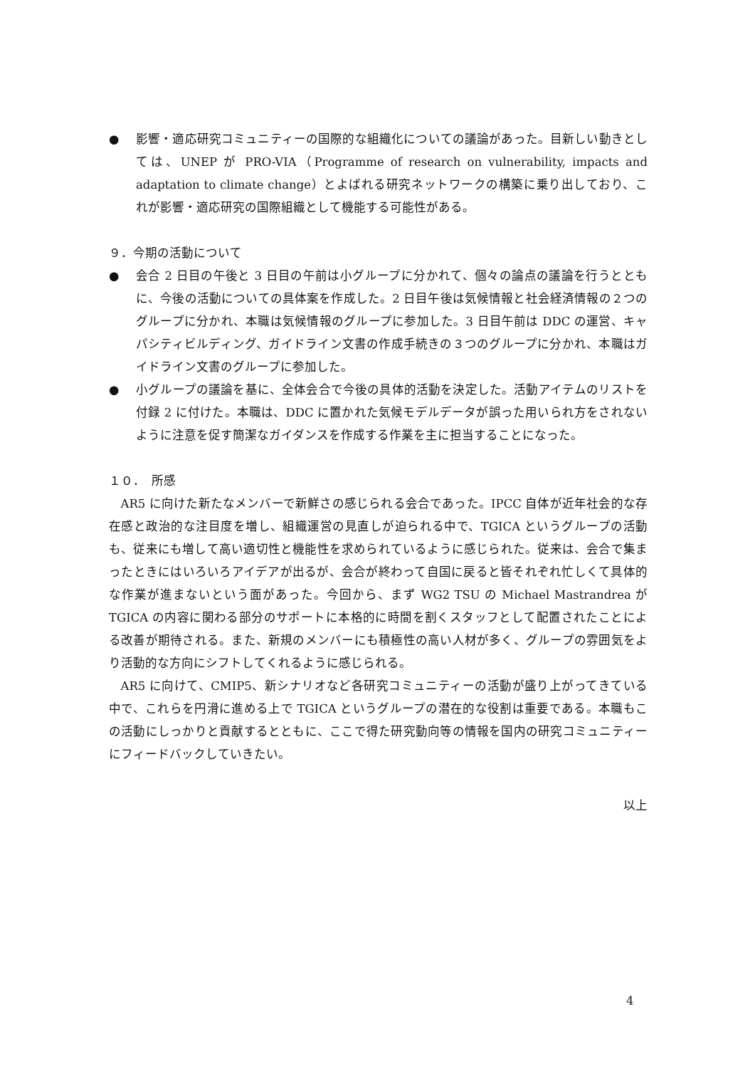● 影響・適応研究コミュニティーの国際的な組織化についての議論があった。目新しい動きとしては、UNEP が PRO-VIA（Programme of research on vulnerability, impacts and adaptation to climate change）とよばれる研究ネットワークの構築に乗り出しており、これが影響・適応研究の国際組織として機能する可能性がある。
９．今期の活動について
● 会合 2 日目の午後と 3 日目の午前は小グループに分かれて、個々の論点の議論を行うとともに、今後の活動についての具体案を作成した。2 日目午後は気候情報と社会経済情報の２つのグループに分かれ、本職は気候情報のグループに参加した。3 日目午前は DDC の運営、キャパシティビルディング、ガイドライン文書の作成手続きの３つのグループに分かれ、本職はガイドライン文書のグループに参加した。
● 小グループの議論を基に、全体会合で今後の具体的活動を決定した。活動アイテムのリストを付録 2 に付けた。本職は、DDC に置かれた気候モデルデータが誤った用いられ方をされないように注意を促す簡潔なガイダンスを作成する作業を主に担当することになった。
１０．　所感
AR5 に向けた新たなメンバーで新鮮さの感じられる会合であった。IPCC 自体が近年社会的な存在感と政治的な注目度を増し、組織運営の見直しが迫られる中で、TGICA というグループの活動も、従来にも増して高い適切性と機能性を求められているように感じられた。従来は、会合で集まったときにはいろいろアイデアが出るが、会合が終わって自国に戻ると皆それぞれ忙しくて具体的な作業が進まないという面があった。今回から、まず WG2 TSU の Michael Mastrandrea が TGICA の内容に関わる部分のサポートに本格的に時間を割くスタッフとして配置されたことによる改善が期待される。また、新規のメンバーにも積極性の高い人材が多く、グループの雰囲気をより活動的な方向にシフトしてくれるように感じられる。
AR5 に向けて、CMIP5、新シナリオなど各研究コミュニティーの活動が盛り上がってきている中で、これらを円滑に進める上で TGICA というグループの潜在的な役割は重要である。本職もこの活動にしっかりと貢献するとともに、ここで得た研究動向等の情報を国内の研究コミュニティーにフィードバックしていきたい。
以上
4